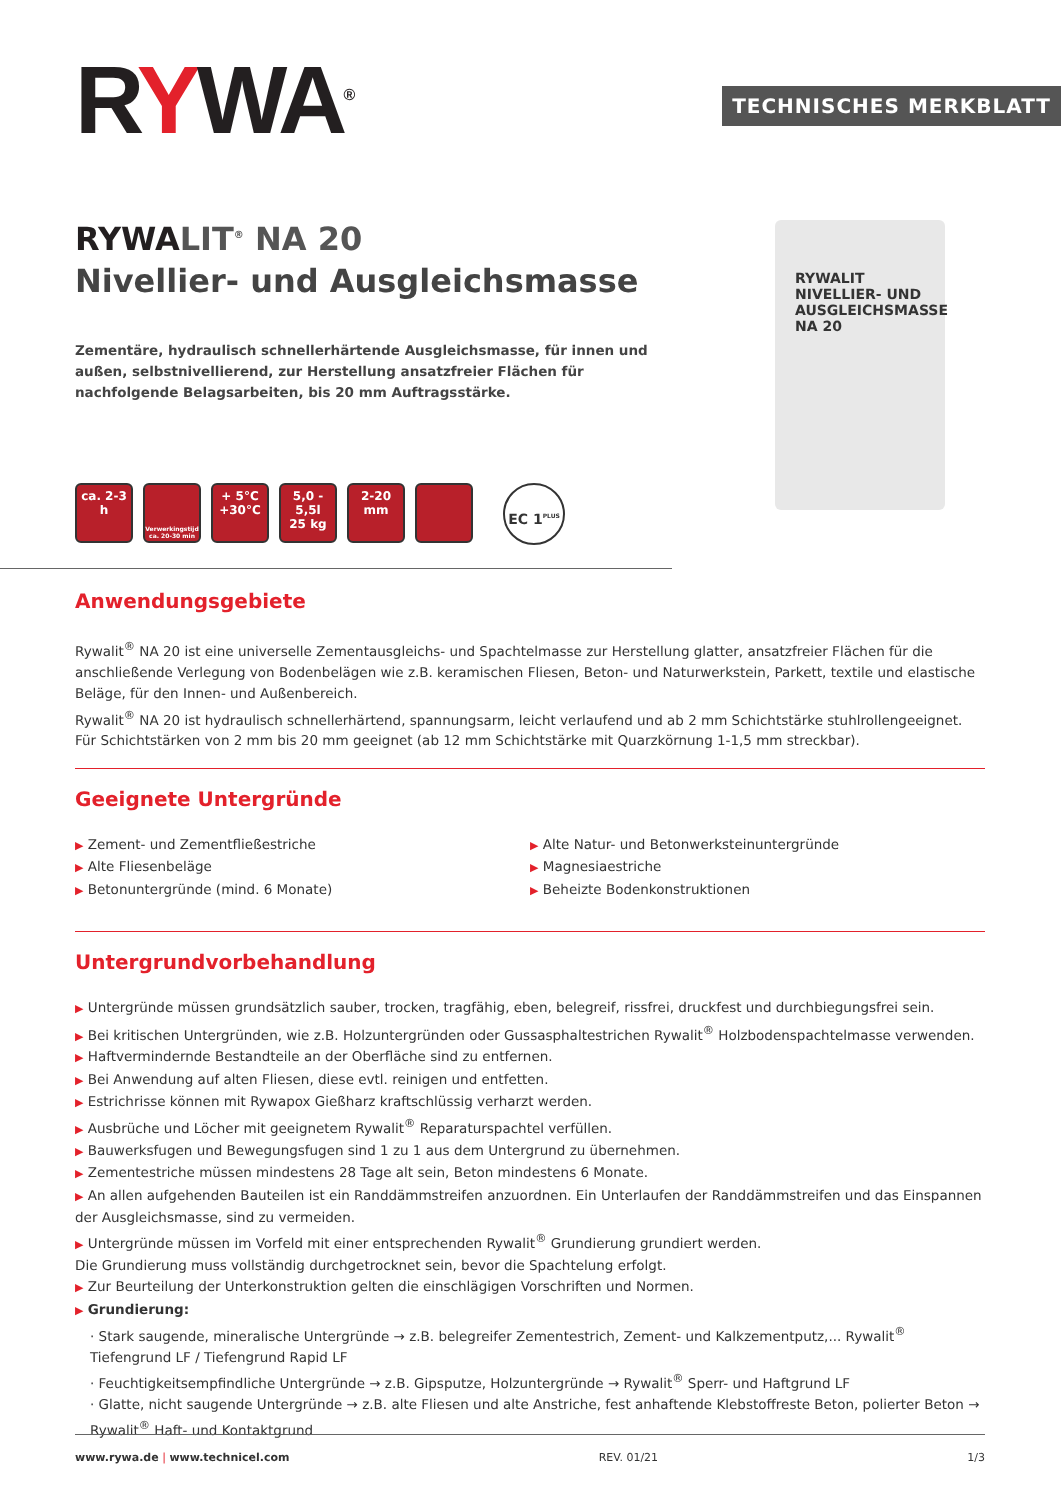RYWA<sup>®</sup> TECHNISCHES MERKBLATT
RYWALIT<sup>®</sup> NA 20
Nivellier- und Ausgleichsmasse
Zementäre, hydraulisch schnellerhärtende Ausgleichsmasse, für innen und außen, selbstnivellierend, zur Herstellung ansatzfreier Flächen für nachfolgende Belagsarbeiten, bis 20 mm Auftragsstärke.
ca. 2-3 h
Verwerkingstijd ca. 20-30 min
+ 5°C
+30°C
5,0 - 5,5l
25 kg
2-20 mm
EC 1<sup>PLUS</sup>
RYWALIT
NIVELLIER- UND AUSGLEICHSMASSE
NA 20
Anwendungsgebiete
Rywalit<sup>®</sup> NA 20 ist eine universelle Zementausgleichs- und Spachtelmasse zur Herstellung glatter, ansatzfreier Flächen für die anschließende Verlegung von Bodenbelägen wie z.B. keramischen Fliesen, Beton- und Naturwerkstein, Parkett, textile und elastische Beläge, für den Innen- und Außenbereich.
Rywalit<sup>®</sup> NA 20 ist hydraulisch schnellerhärtend, spannungsarm, leicht verlaufend und ab 2 mm Schichtstärke stuhlrollengeeignet.
Für Schichtstärken von 2 mm bis 20 mm geeignet (ab 12 mm Schichtstärke mit Quarzkörnung 1-1,5 mm streckbar).
Geeignete Untergründe
▶ Zement- und Zementfließestriche
▶ Alte Fliesenbeläge
▶ Betonuntergründe (mind. 6 Monate)
▶ Alte Natur- und Betonwerksteinuntergründe
▶ Magnesiaestriche
▶ Beheizte Bodenkonstruktionen
Untergrundvorbehandlung
▶ Untergründe müssen grundsätzlich sauber, trocken, tragfähig, eben, belegreif, rissfrei, druckfest und durchbiegungsfrei sein.
▶ Bei kritischen Untergründen, wie z.B. Holzuntergründen oder Gussasphaltestrichen Rywalit<sup>®</sup> Holzbodenspachtelmasse verwenden.
▶ Haftvermindernde Bestandteile an der Oberfläche sind zu entfernen.
▶ Bei Anwendung auf alten Fliesen, diese evtl. reinigen und entfetten.
▶ Estrichrisse können mit Rywapox Gießharz kraftschlüssig verharzt werden.
▶ Ausbrüche und Löcher mit geeignetem Rywalit<sup>®</sup> Reparaturspachtel verfüllen.
▶ Bauwerksfugen und Bewegungsfugen sind 1 zu 1 aus dem Untergrund zu übernehmen.
▶ Zementestriche müssen mindestens 28 Tage alt sein, Beton mindestens 6 Monate.
▶ An allen aufgehenden Bauteilen ist ein Randdämmstreifen anzuordnen. Ein Unterlaufen der Randdämmstreifen und das Einspannen der Ausgleichsmasse, sind zu vermeiden.
▶ Untergründe müssen im Vorfeld mit einer entsprechenden Rywalit<sup>®</sup> Grundierung grundiert werden.
Die Grundierung muss vollständig durchgetrocknet sein, bevor die Spachtelung erfolgt.
▶ Zur Beurteilung der Unterkonstruktion gelten die einschlägigen Vorschriften und Normen.
▶ Grundierung:
· Stark saugende, mineralische Untergründe → z.B. belegreifer Zementestrich, Zement- und Kalkzementputz,... Rywalit<sup>®</sup> Tiefengrund LF / Tiefengrund Rapid LF
· Feuchtigkeitsempfindliche Untergründe → z.B. Gipsputze, Holzuntergründe → Rywalit<sup>®</sup> Sperr- und Haftgrund LF
· Glatte, nicht saugende Untergründe → z.B. alte Fliesen und alte Anstriche, fest anhaftende Klebstoffreste Beton, polierter Beton → Rywalit<sup>®</sup> Haft- und Kontaktgrund
www.rywa.de | www.technicel.com REV. 01/21 1/3